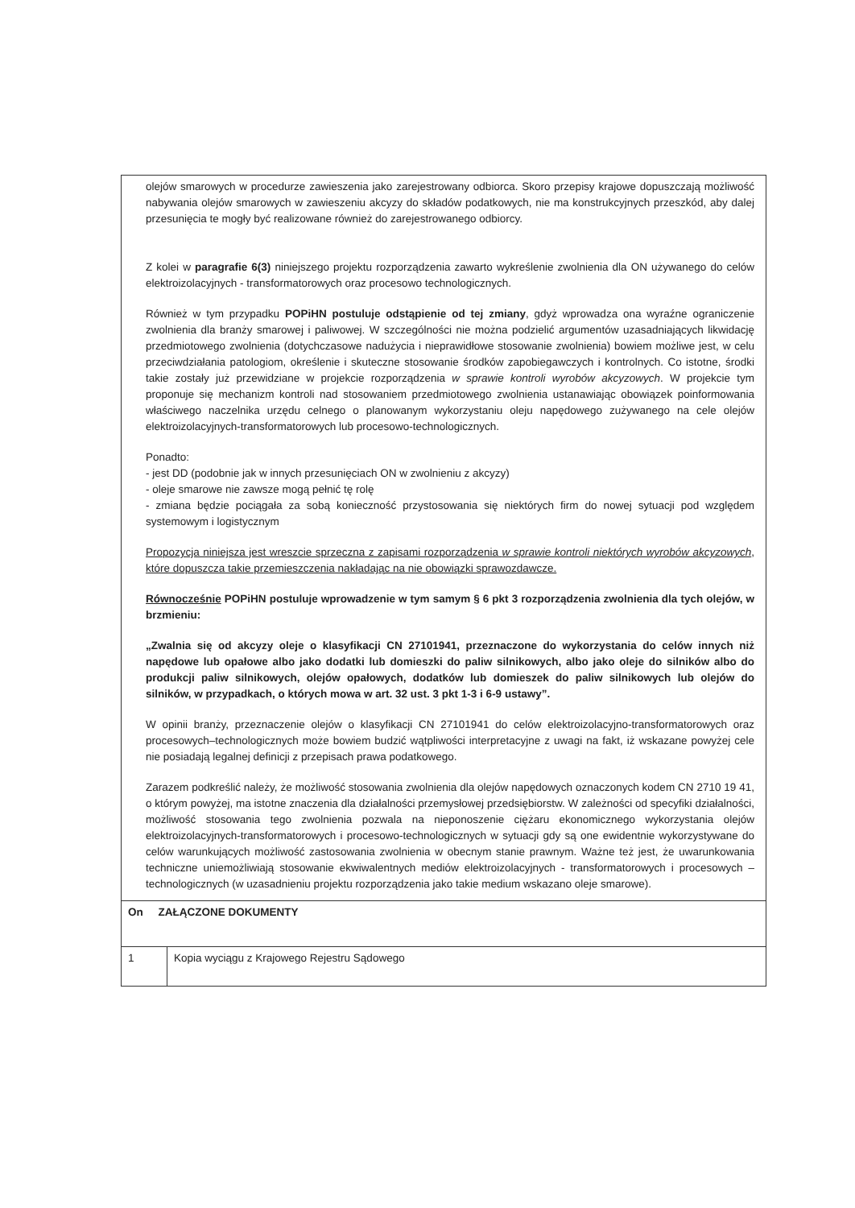olejów smarowych w procedurze zawieszenia jako zarejestrowany odbiorca. Skoro przepisy krajowe dopuszczają możliwość nabywania olejów smarowych w zawieszeniu akcyzy do składów podatkowych, nie ma konstrukcyjnych przeszkód, aby dalej przesunięcia te mogły być realizowane również do zarejestrowanego odbiorcy.
Z kolei w paragrafie 6(3) niniejszego projektu rozporządzenia zawarto wykreślenie zwolnienia dla ON używanego do celów elektroizolacyjnych - transformatorowych oraz procesowo technologicznych.
Również w tym przypadku POPiHN postuluje odstąpienie od tej zmiany, gdyż wprowadza ona wyraźne ograniczenie zwolnienia dla branży smarowej i paliwowej. W szczególności nie można podzielić argumentów uzasadniających likwidację przedmiotowego zwolnienia (dotychczasowe nadużycia i nieprawidłowe stosowanie zwolnienia) bowiem możliwe jest, w celu przeciwdziałania patologiom, określenie i skuteczne stosowanie środków zapobiegawczych i kontrolnych. Co istotne, środki takie zostały już przewidziane w projekcie rozporządzenia w sprawie kontroli wyrobów akcyzowych. W projekcie tym proponuje się mechanizm kontroli nad stosowaniem przedmiotowego zwolnienia ustanawiając obowiązek poinformowania właściwego naczelnika urzędu celnego o planowanym wykorzystaniu oleju napędowego zużywanego na cele olejów elektroizolacyjnych-transformatorowych lub procesowo-technologicznych.
Ponadto:
- jest DD (podobnie jak w innych przesunięciach ON w zwolnieniu z akcyzy)
- oleje smarowe nie zawsze mogą pełnić tę rolę
- zmiana będzie pociągała za sobą konieczność przystosowania się niektórych firm do nowej sytuacji pod względem systemowym i logistycznym
Propozycja niniejsza jest wreszcie sprzeczna z zapisami rozporządzenia w sprawie kontroli niektórych wyrobów akcyzowych, które dopuszcza takie przemieszczenia nakładając na nie obowiązki sprawozdawcze.
Równocześnie POPiHN postuluje wprowadzenie w tym samym § 6 pkt 3 rozporządzenia zwolnienia dla tych olejów, w brzmieniu:
„Zwalnia się od akcyzy oleje o klasyfikacji CN 27101941, przeznaczone do wykorzystania do celów innych niż napędowe lub opałowe albo jako dodatki lub domieszki do paliw silnikowych, albo jako oleje do silników albo do produkcji paliw silnikowych, olejów opałowych, dodatków lub domieszek do paliw silnikowych lub olejów do silników, w przypadkach, o których mowa w art. 32 ust. 3 pkt 1-3 i 6-9 ustawy”.
W opinii branży, przeznaczenie olejów o klasyfikacji CN 27101941 do celów elektroizolacyjno-transformatorowych oraz procesowych–technologicznych może bowiem budzić wątpliwości interpretacyjne z uwagi na fakt, iż wskazane powyżej cele nie posiadają legalnej definicji z przepisach prawa podatkowego.
Zarazem podkreślić należy, że możliwość stosowania zwolnienia dla olejów napędowych oznaczonych kodem CN 2710 19 41, o którym powyżej, ma istotne znaczenia dla działalności przemysłowej przedsiębiorstw. W zależności od specyfiki działalności, możliwość stosowania tego zwolnienia pozwala na nieponoszenie ciężaru ekonomicznego wykorzystania olejów elektroizolacyjnych-transformatorowych i procesowo-technologicznych w sytuacji gdy są one ewidentnie wykorzystywane do celów warunkujących możliwość zastosowania zwolnienia w obecnym stanie prawnym. Ważne też jest, że uwarunkowania techniczne uniemożliwiają stosowanie ekwiwalentnych mediów elektroizolacyjnych - transformatorowych i procesowych – technologicznych (w uzasadnieniu projektu rozporządzenia jako takie medium wskazano oleje smarowe).
| On ZAŁĄCZONE DOKUMENTY | |
| 1 | Kopia wyciągu z Krajowego Rejestru Sądowego |